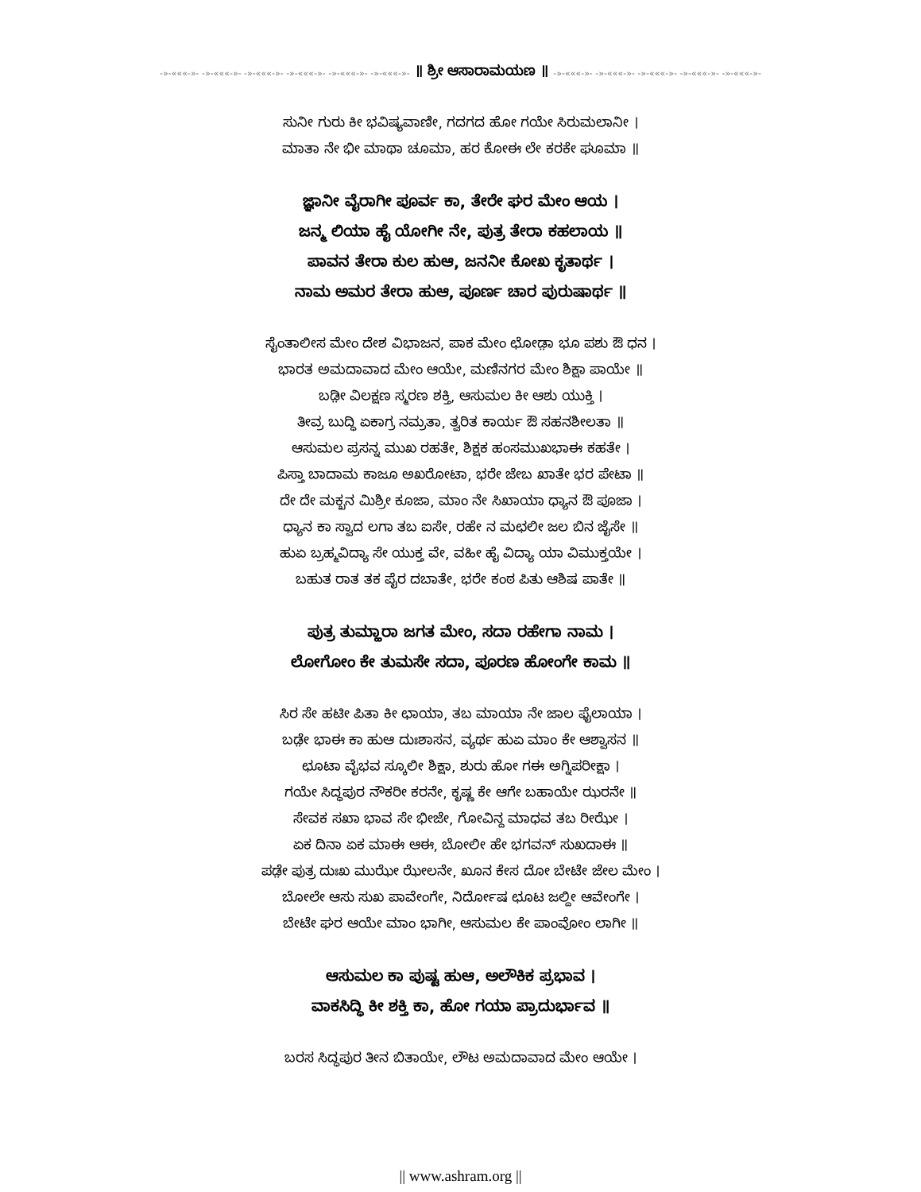-»-«««-»- -»-«««-»- -»-«««-»- -»-«««-»- -»-«««-»- -»-«««-»- ॥ ಶ್ರೀ ಆಸಾರಾಮಯಣ ॥ -»-«««-»- -»-«««-»- -»-«««-»- -»-«««-»- -»-«««-»-
ಸುನೀ ಗುರು ಕೀ ಭವಿಷ್ಯವಾಣೀ, ಗದಗದ ಹೋ ಗಯೇ ಸಿರುಮಲಾನೀ ।
ಮಾತಾ ನೇ ಭೀ ಮಾಥಾ ಚೂಮಾ, ಹರ ಕೋಈ ಲೇ ಕರಕೇ ಘೂಮಾ ॥
ಜ್ಞಾನೀ ವೈರಾಗೀ ಪೂರ್ವ ಕಾ, ತೇರೇ ಘರ ಮೇಂ ಆಯ ।
ಜನ್ಮ ಲಿಯಾ ಹೈ ಯೋಗೀ ನೇ, ಪುತ್ರ ತೇರಾ ಕಹಲಾಯ ॥
ಪಾವನ ತೇರಾ ಕುಲ ಹುಆ, ಜನನೀ ಕೋಖ ಕೃತಾರ್ಥ ।
ನಾಮ ಅಮರ ತೇರಾ ಹುಆ, ಪೂರ್ಣ ಚಾರ ಪುರುಷಾರ್ಥ ॥
ಸೈಂತಾಲೀಸ ಮೇಂ ದೇಶ ವಿಭಾಜನ, ಪಾಕ ಮೇಂ ಛೋಡ಼ಾ ಭೂ ಪಶು ಔ ಧನ ।
ಭಾರತ ಅಮದಾವಾದ ಮೇಂ ಆಯೇ, ಮಣಿನಗರ ಮೇಂ ಶಿಕ್ಷಾ ಪಾಯೇ ॥
ಬಡ಼ೀ ವಿಲಕ್ಷಣ ಸ್ಮರಣ ಶಕ್ತಿ, ಆಸುಮಲ ಕೀ ಆಶು ಯುಕ್ತಿ ।
ತೀವ್ರ ಬುದ್ಧಿ ಏಕಾಗ್ರ ನಮ್ರತಾ, ತ್ವರಿತ ಕಾರ್ಯ ಔ ಸಹನಶೀಲತಾ ॥
ಆಸುಮಲ ಪ್ರಸನ್ನ ಮುಖ ರಹತೇ, ಶಿಕ್ಷಕ ಹಂಸಮುಖಭಾಈ ಕಹತೇ ।
ಪಿಸ್ತಾ ಬಾದಾಮ ಕಾಜೂ ಅಖರೋಟಾ, ಭರೇ ಜೇಬ ಖಾತೇ ಭರ ಪೇಟಾ ॥
ದೇ ದೇ ಮಕ್ಖನ ಮಿಶ್ರೀ ಕೂಜಾ, ಮಾಂ ನೇ ಸಿಖಾಯಾ ಧ್ಯಾನ ಔ ಪೂಜಾ ।
ಧ್ಯಾನ ಕಾ ಸ್ವಾದ ಲಗಾ ತಬ ಐಸೇ, ರಹೇ ನ ಮಛಲೀ ಜಲ ಬಿನ ಜೈಸೇ ॥
ಹುಏ ಬ್ರಹ್ಮವಿದ್ಯಾ ಸೇ ಯುಕ್ತ ವೇ, ವಹೀ ಹೈ ವಿದ್ಯಾ ಯಾ ವಿಮುಕ್ತಯೇ ।
ಬಹುತ ರಾತ ತಕ ಪೈರ ದಬಾತೇ, ಭರೇ ಕಂಠ ಪಿತು ಆಶಿಷ ಪಾತೇ ॥
ಪುತ್ರ ತುಮ್ಹಾರಾ ಜಗತ ಮೇಂ, ಸದಾ ರಹೇಗಾ ನಾಮ ।
ಲೋಗೋಂ ಕೇ ತುಮಸೇ ಸದಾ, ಪೂರಣ ಹೋಂಗೇ ಕಾಮ ॥
ಸಿರ ಸೇ ಹಟೀ ಪಿತಾ ಕೀ ಛಾಯಾ, ತಬ ಮಾಯಾ ನೇ ಜಾಲ ಫೈಲಾಯಾ ।
ಬಡ಼ೇ ಭಾಈ ಕಾ ಹುಆ ದುಃಶಾಸನ, ವ್ಯರ್ಥ ಹುಏ ಮಾಂ ಕೇ ಆಶ್ವಾಸನ ॥
ಛೂಟಾ ವೈಭವ ಸ್ಕೂಲೀ ಶಿಕ್ಷಾ, ಶುರು ಹೋ ಗಈ ಅಗ್ನಿಪರೀಕ್ಷಾ ।
ಗಯೇ ಸಿದ್ಧಪುರ ನೌಕರೀ ಕರನೇ, ಕೃಷ್ಣ ಕೇ ಆಗೇ ಬಹಾಯೇ ಝರನೇ ॥
ಸೇವಕ ಸಖಾ ಭಾವ ಸೇ ಭೀಜೇ, ಗೋವಿನ್ದ ಮಾಧವ ತಬ ರೀಝೇ ।
ಏಕ ದಿನಾ ಏಕ ಮಾಈ ಆಈ, ಬೋಲೀ ಹೇ ಭಗವನ್ ಸುಖದಾಈ ॥
ಪಡ಼ೇ ಪುತ್ರ ದುಃಖ ಮುಝೇ ಝೇಲನೇ, ಖೂನ ಕೇಸ ದೋ ಬೇಟೇ ಜೇಲ ಮೇಂ ।
ಬೋಲೇ ಆಸು ಸುಖ ಪಾವೇಂಗೇ, ನಿರ್ದೋಷ ಛೂಟ ಜಲ್ದೀ ಆವೇಂಗೇ ।
ಬೇಟೇ ಘರ ಆಯೇ ಮಾಂ ಭಾಗೀ, ಆಸುಮಲ ಕೇ ಪಾಂವೋಂ ಲಾಗೀ ॥
ಆಸುಮಲ ಕಾ ಪುಷ್ಟ ಹುಆ, ಅಲೌಕಿಕ ಪ್ರಭಾವ ।
ವಾಕಸಿದ್ಧಿ ಕೀ ಶಕ್ತಿ ಕಾ, ಹೋ ಗಯಾ ಪ್ರಾದುರ್ಭಾವ ॥
ಬರಸ ಸಿದ್ಧಪುರ ತೀನ ಬಿತಾಯೇ, ಲೌಟ ಅಮದಾವಾದ ಮೇಂ ಆಯೇ ।
|| www.ashram.org ||